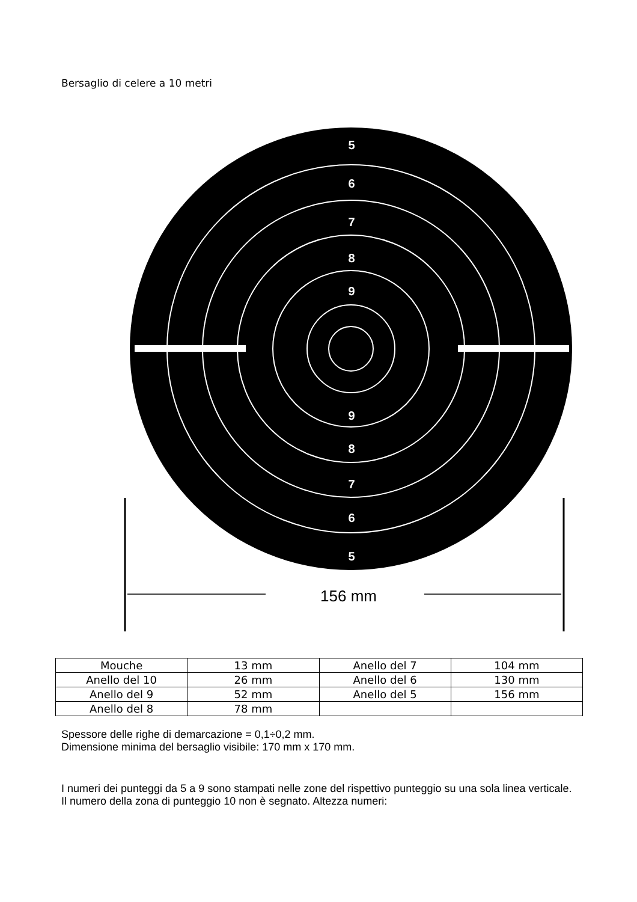Bersaglio di celere a 10 metri
5
6
7
8
9
9
8
7
6
5
156 mm
| Mouche | 13 mm | Anello del 7 | 104 mm |
| Anello del 10 | 26 mm | Anello del 6 | 130 mm |
| Anello del 9 | 52 mm | Anello del 5 | 156 mm |
| Anello del 8 | 78 mm | | |
Spessore delle righe di demarcazione = 0,1÷0,2 mm.
Dimensione minima del bersaglio visibile: 170 mm x 170 mm.
I numeri dei punteggi da 5 a 9 sono stampati nelle zone del rispettivo punteggio su una sola linea verticale. Il numero della zona di punteggio 10 non è segnato. Altezza numeri: